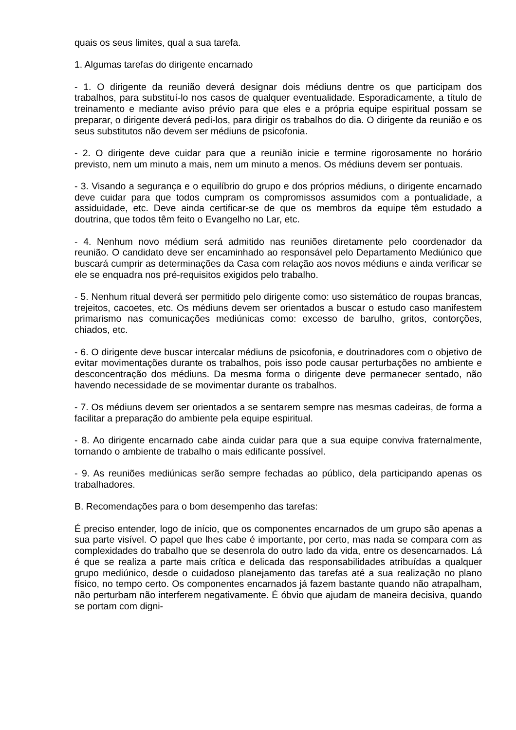quais os seus limites, qual a sua tarefa.
1. Algumas tarefas do dirigente encarnado
- 1. O dirigente da reunião deverá designar dois médiuns dentre os que participam dos trabalhos, para substituí-lo nos casos de qualquer eventualidade. Esporadicamente, a título de treinamento e mediante aviso prévio para que eles e a própria equipe espiritual possam se preparar, o dirigente deverá pedi-los, para dirigir os trabalhos do dia. O dirigente da reunião e os seus substitutos não devem ser médiuns de psicofonia.
- 2. O dirigente deve cuidar para que a reunião inicie e termine rigorosamente no horário previsto, nem um minuto a mais, nem um minuto a menos. Os médiuns devem ser pontuais.
- 3. Visando a segurança e o equilíbrio do grupo e dos próprios médiuns, o dirigente encarnado deve cuidar para que todos cumpram os compromissos assumidos com a pontualidade, a assiduidade, etc. Deve ainda certificar-se de que os membros da equipe têm estudado a doutrina, que todos têm feito o Evangelho no Lar, etc.
- 4. Nenhum novo médium será admitido nas reuniões diretamente pelo coordenador da reunião. O candidato deve ser encaminhado ao responsável pelo Departamento Mediúnico que buscará cumprir as determinações da Casa com relação aos novos médiuns e ainda verificar se ele se enquadra nos pré-requisitos exigidos pelo trabalho.
- 5. Nenhum ritual deverá ser permitido pelo dirigente como: uso sistemático de roupas brancas, trejeitos, cacoetes, etc. Os médiuns devem ser orientados a buscar o estudo caso manifestem primarismo nas comunicações mediúnicas como: excesso de barulho, gritos, contorções, chiados, etc.
- 6. O dirigente deve buscar intercalar médiuns de psicofonia, e doutrinadores com o objetivo de evitar movimentações durante os trabalhos, pois isso pode causar perturbações no ambiente e desconcentração dos médiuns. Da mesma forma o dirigente deve permanecer sentado, não havendo necessidade de se movimentar durante os trabalhos.
- 7. Os médiuns devem ser orientados a se sentarem sempre nas mesmas cadeiras, de forma a facilitar a preparação do ambiente pela equipe espiritual.
- 8. Ao dirigente encarnado cabe ainda cuidar para que a sua equipe conviva fraternalmente, tornando o ambiente de trabalho o mais edificante possível.
- 9. As reuniões mediúnicas serão sempre fechadas ao público, dela participando apenas os trabalhadores.
B. Recomendações para o bom desempenho das tarefas:
É preciso entender, logo de início, que os componentes encarnados de um grupo são apenas a sua parte visível. O papel que lhes cabe é importante, por certo, mas nada se compara com as complexidades do trabalho que se desenrola do outro lado da vida, entre os desencarnados. Lá é que se realiza a parte mais crítica e delicada das responsabilidades atribuídas a qualquer grupo mediúnico, desde o cuidadoso planejamento das tarefas até a sua realização no plano físico, no tempo certo. Os componentes encarnados já fazem bastante quando não atrapalham, não perturbam não interferem negativamente. É óbvio que ajudam de maneira decisiva, quando se portam com digni-